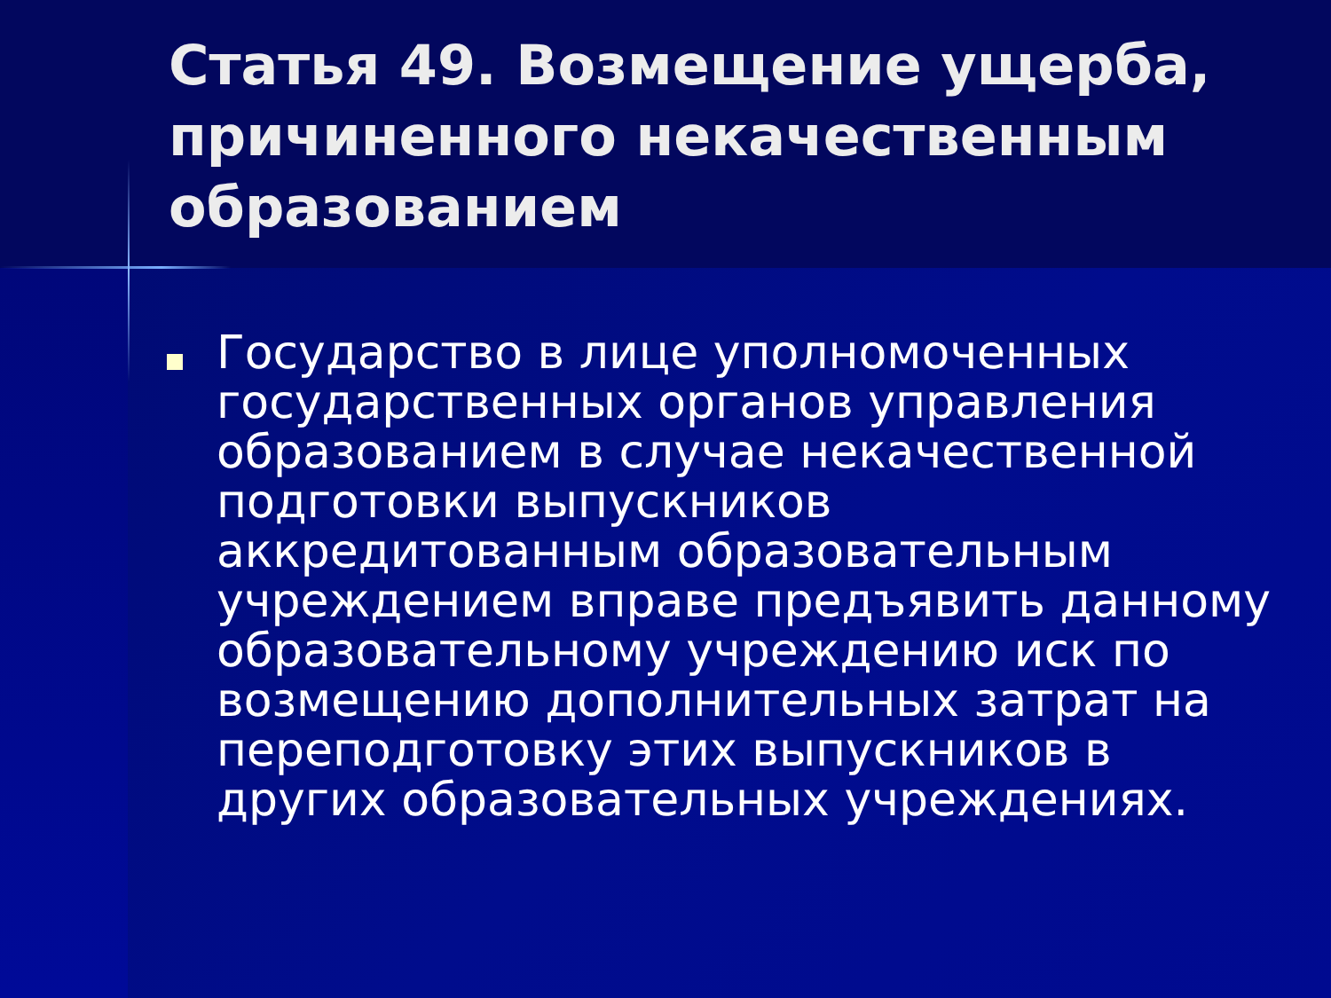Статья 49. Возмещение ущерба, причиненного некачественным образованием
Государство в лице уполномоченных государственных органов управления образованием в случае некачественной подготовки выпускников аккредитованным образовательным учреждением вправе предъявить данному образовательному учреждению иск по возмещению дополнительных затрат на переподготовку этих выпускников в других образовательных учреждениях.